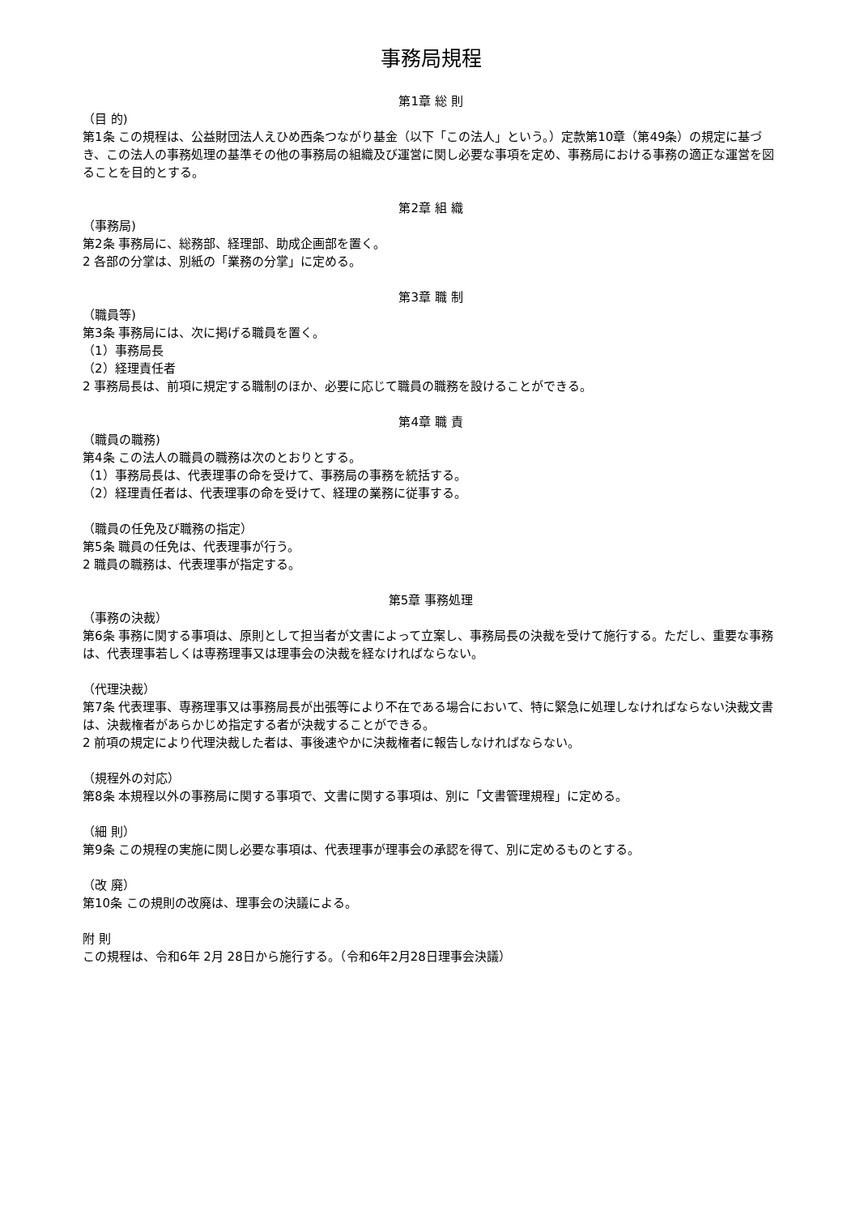事務局規程
第1章 総 則
（目 的)
第1条 この規程は、公益財団法人えひめ西条つながり基金（以下「この法人」という。）定款第10章（第49条）の規定に基づき、この法人の事務処理の基準その他の事務局の組織及び運営に関し必要な事項を定め、事務局における事務の適正な運営を図ることを目的とする。
第2章 組 織
（事務局)
第2条 事務局に、総務部、経理部、助成企画部を置く。
2 各部の分掌は、別紙の「業務の分掌」に定める。
第3章 職 制
（職員等)
第3条 事務局には、次に掲げる職員を置く。
（1）事務局長
（2）経理責任者
2 事務局長は、前項に規定する職制のほか、必要に応じて職員の職務を設けることができる。
第4章 職 責
（職員の職務)
第4条 この法人の職員の職務は次のとおりとする。
（1）事務局長は、代表理事の命を受けて、事務局の事務を統括する。
（2）経理責任者は、代表理事の命を受けて、経理の業務に従事する。
（職員の任免及び職務の指定）
第5条 職員の任免は、代表理事が行う。
2 職員の職務は、代表理事が指定する。
第5章 事務処理
（事務の決裁）
第6条 事務に関する事項は、原則として担当者が文書によって立案し、事務局長の決裁を受けて施行する。ただし、重要な事務は、代表理事若しくは専務理事又は理事会の決裁を経なければならない。
（代理決裁）
第7条 代表理事、専務理事又は事務局長が出張等により不在である場合において、特に緊急に処理しなければならない決裁文書は、決裁権者があらかじめ指定する者が決裁することができる。
2 前項の規定により代理決裁した者は、事後速やかに決裁権者に報告しなければならない。
（規程外の対応）
第8条 本規程以外の事務局に関する事項で、文書に関する事項は、別に「文書管理規程」に定める。
（細 則）
第9条 この規程の実施に関し必要な事項は、代表理事が理事会の承認を得て、別に定めるものとする。
（改 廃）
第10条 この規則の改廃は、理事会の決議による。
附 則
この規程は、令和6年 2月 28日から施行する。（令和6年2月28日理事会決議）